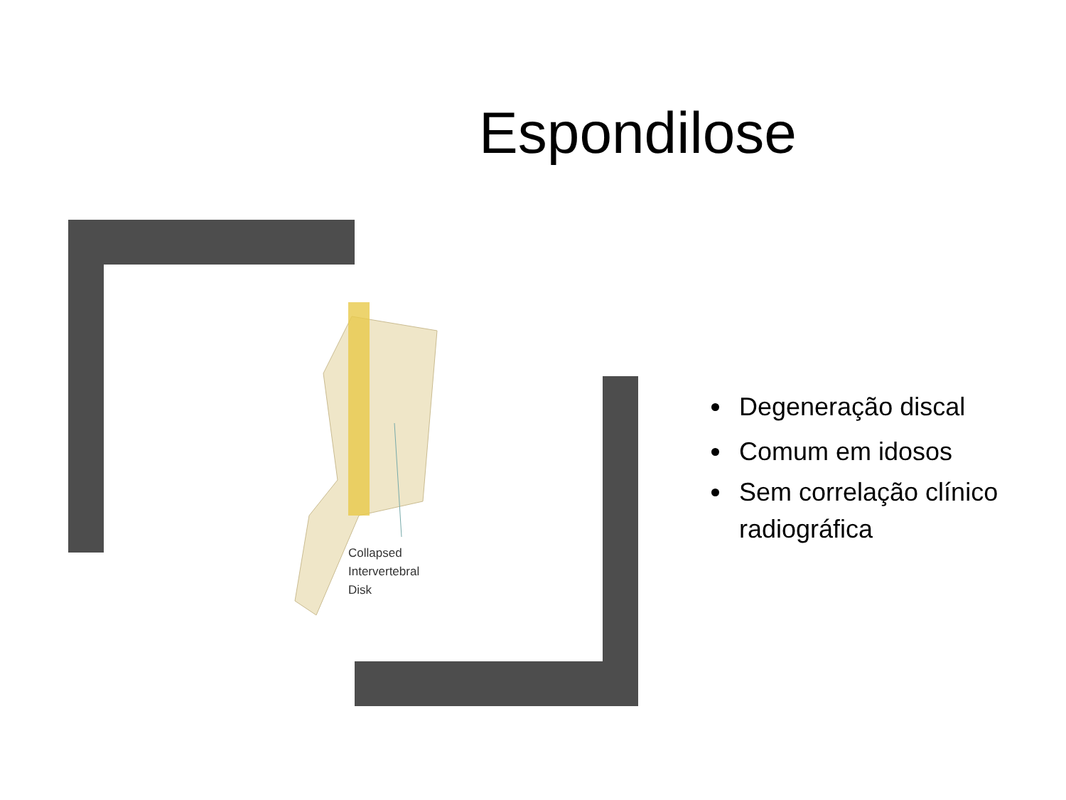Espondilose
Collapsed
Intervertebral
Disk
Degeneração discal
Comum em idosos
Sem correlação clínico radiográfica